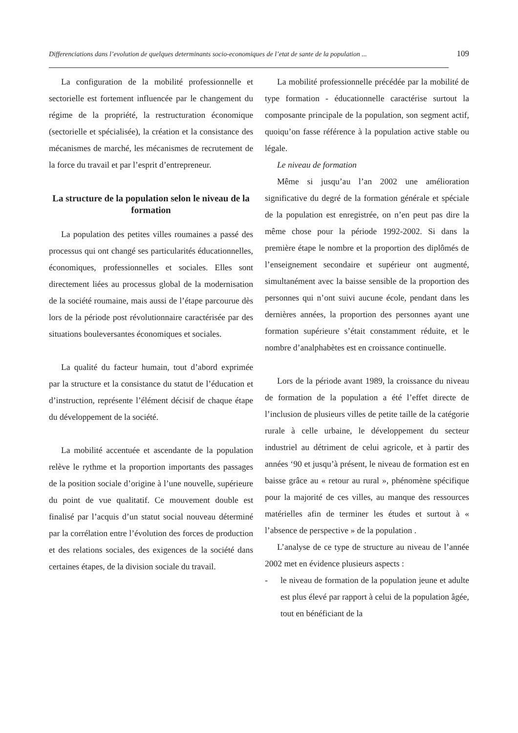Differenciations dans l’evolution de quelques determinants socio-economiques de l’etat de sante de la population ... 109
La configuration de la mobilité professionnelle et sectorielle est fortement influencée par le changement du régime de la propriété, la restructuration économique (sectorielle et spécialisée), la création et la consistance des mécanismes de marché, les mécanismes de recrutement de la force du travail et par l’esprit d’entrepreneur.
La structure de la population selon le niveau de la formation
La population des petites villes roumaines a passé des processus qui ont changé ses particularités éducationnelles, économiques, professionnelles et sociales. Elles sont directement liées au processus global de la modernisation de la société roumaine, mais aussi de l’étape parcourue dès lors de la période post révolutionnaire caractérisée par des situations bouleversantes économiques et sociales.
La qualité du facteur humain, tout d’abord exprimée par la structure et la consistance du statut de l’éducation et d’instruction, représente l’élément décisif de chaque étape du développement de la société.
La mobilité accentuée et ascendante de la population relève le rythme et la proportion importants des passages de la position sociale d’origine à l’une nouvelle, supérieure du point de vue qualitatif. Ce mouvement double est finalisé par l’acquis d’un statut social nouveau déterminé par la corrélation entre l’évolution des forces de production et des relations sociales, des exigences de la société dans certaines étapes, de la division sociale du travail.
La mobilité professionnelle précédée par la mobilité de type formation - éducationnelle caractérise surtout la composante principale de la population, son segment actif, quoiqu’on fasse référence à la population active stable ou légale.
Le niveau de formation
Même si jusqu’au l’an 2002 une amélioration significative du degré de la formation générale et spéciale de la population est enregistrée, on n’en peut pas dire la même chose pour la période 1992-2002. Si dans la première étape le nombre et la proportion des diplômés de l’enseignement secondaire et supérieur ont augmenté, simultanément avec la baisse sensible de la proportion des personnes qui n’ont suivi aucune école, pendant dans les dernières années, la proportion des personnes ayant une formation supérieure s’était constamment réduite, et le nombre d’analphabètes est en croissance continuelle.
Lors de la période avant 1989, la croissance du niveau de formation de la population a été l’effet directe de l’inclusion de plusieurs villes de petite taille de la catégorie rurale à celle urbaine, le développement du secteur industriel au détriment de celui agricole, et à partir des années ‘90 et jusqu’à présent, le niveau de formation est en baisse grâce au « retour au rural », phénomène spécifique pour la majorité de ces villes, au manque des ressources matérielles afin de terminer les études et surtout à « l’absence de perspective » de la population .
L’analyse de ce type de structure au niveau de l’année 2002 met en évidence plusieurs aspects :
- le niveau de formation de la population jeune et adulte est plus élevé par rapport à celui de la population âgée, tout en bénéficiant de la